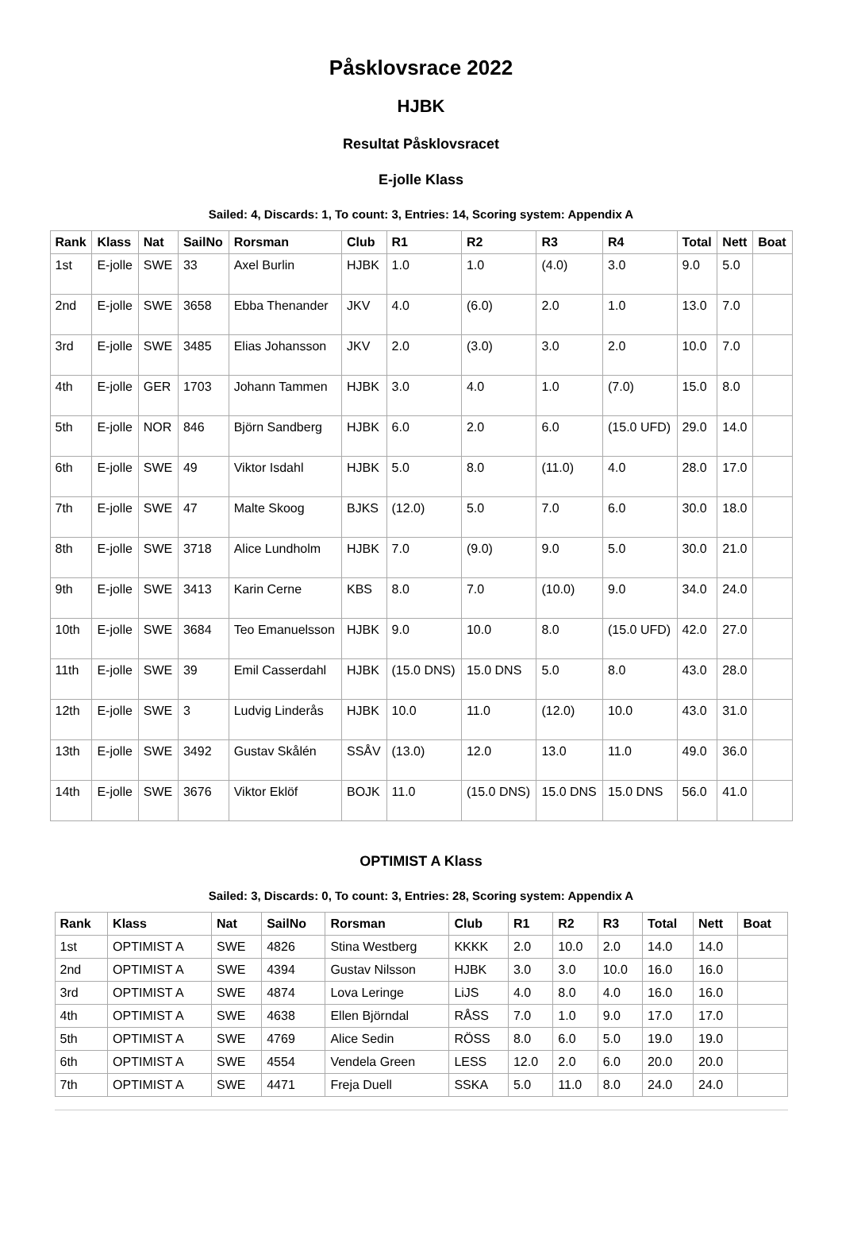Påsklovsrace 2022
HJBK
Resultat Påsklovsracet
E-jolle Klass
Sailed: 4, Discards: 1, To count: 3, Entries: 14, Scoring system: Appendix A
| Rank | Klass | Nat | SailNo | Rorsman | Club | R1 | R2 | R3 | R4 | Total | Nett | Boat |
| --- | --- | --- | --- | --- | --- | --- | --- | --- | --- | --- | --- | --- |
| 1st | E-jolle | SWE | 33 | Axel Burlin | HJBK | 1.0 | 1.0 | (4.0) | 3.0 | 9.0 | 5.0 | |
| 2nd | E-jolle | SWE | 3658 | Ebba Thenander | JKV | 4.0 | (6.0) | 2.0 | 1.0 | 13.0 | 7.0 | |
| 3rd | E-jolle | SWE | 3485 | Elias Johansson | JKV | 2.0 | (3.0) | 3.0 | 2.0 | 10.0 | 7.0 | |
| 4th | E-jolle | GER | 1703 | Johann Tammen | HJBK | 3.0 | 4.0 | 1.0 | (7.0) | 15.0 | 8.0 | |
| 5th | E-jolle | NOR | 846 | Björn Sandberg | HJBK | 6.0 | 2.0 | 6.0 | (15.0 UFD) | 29.0 | 14.0 | |
| 6th | E-jolle | SWE | 49 | Viktor Isdahl | HJBK | 5.0 | 8.0 | (11.0) | 4.0 | 28.0 | 17.0 | |
| 7th | E-jolle | SWE | 47 | Malte Skoog | BJKS | (12.0) | 5.0 | 7.0 | 6.0 | 30.0 | 18.0 | |
| 8th | E-jolle | SWE | 3718 | Alice Lundholm | HJBK | 7.0 | (9.0) | 9.0 | 5.0 | 30.0 | 21.0 | |
| 9th | E-jolle | SWE | 3413 | Karin Cerne | KBS | 8.0 | 7.0 | (10.0) | 9.0 | 34.0 | 24.0 | |
| 10th | E-jolle | SWE | 3684 | Teo Emanuelsson | HJBK | 9.0 | 10.0 | 8.0 | (15.0 UFD) | 42.0 | 27.0 | |
| 11th | E-jolle | SWE | 39 | Emil Casserdahl | HJBK | (15.0 DNS) | 15.0 DNS | 5.0 | 8.0 | 43.0 | 28.0 | |
| 12th | E-jolle | SWE | 3 | Ludvig Linderås | HJBK | 10.0 | 11.0 | (12.0) | 10.0 | 43.0 | 31.0 | |
| 13th | E-jolle | SWE | 3492 | Gustav Skålén | SSÅV | (13.0) | 12.0 | 13.0 | 11.0 | 49.0 | 36.0 | |
| 14th | E-jolle | SWE | 3676 | Viktor Eklöf | BOJK | 11.0 | (15.0 DNS) | 15.0 DNS | 15.0 DNS | 56.0 | 41.0 | |
OPTIMIST A Klass
Sailed: 3, Discards: 0, To count: 3, Entries: 28, Scoring system: Appendix A
| Rank | Klass | Nat | SailNo | Rorsman | Club | R1 | R2 | R3 | Total | Nett | Boat |
| --- | --- | --- | --- | --- | --- | --- | --- | --- | --- | --- | --- |
| 1st | OPTIMIST A | SWE | 4826 | Stina Westberg | KKKK | 2.0 | 10.0 | 2.0 | 14.0 | 14.0 | |
| 2nd | OPTIMIST A | SWE | 4394 | Gustav Nilsson | HJBK | 3.0 | 3.0 | 10.0 | 16.0 | 16.0 | |
| 3rd | OPTIMIST A | SWE | 4874 | Lova Leringe | LiJS | 4.0 | 8.0 | 4.0 | 16.0 | 16.0 | |
| 4th | OPTIMIST A | SWE | 4638 | Ellen Björndal | RÅSS | 7.0 | 1.0 | 9.0 | 17.0 | 17.0 | |
| 5th | OPTIMIST A | SWE | 4769 | Alice Sedin | RÖSS | 8.0 | 6.0 | 5.0 | 19.0 | 19.0 | |
| 6th | OPTIMIST A | SWE | 4554 | Vendela Green | LESS | 12.0 | 2.0 | 6.0 | 20.0 | 20.0 | |
| 7th | OPTIMIST A | SWE | 4471 | Freja Duell | SSKA | 5.0 | 11.0 | 8.0 | 24.0 | 24.0 | |